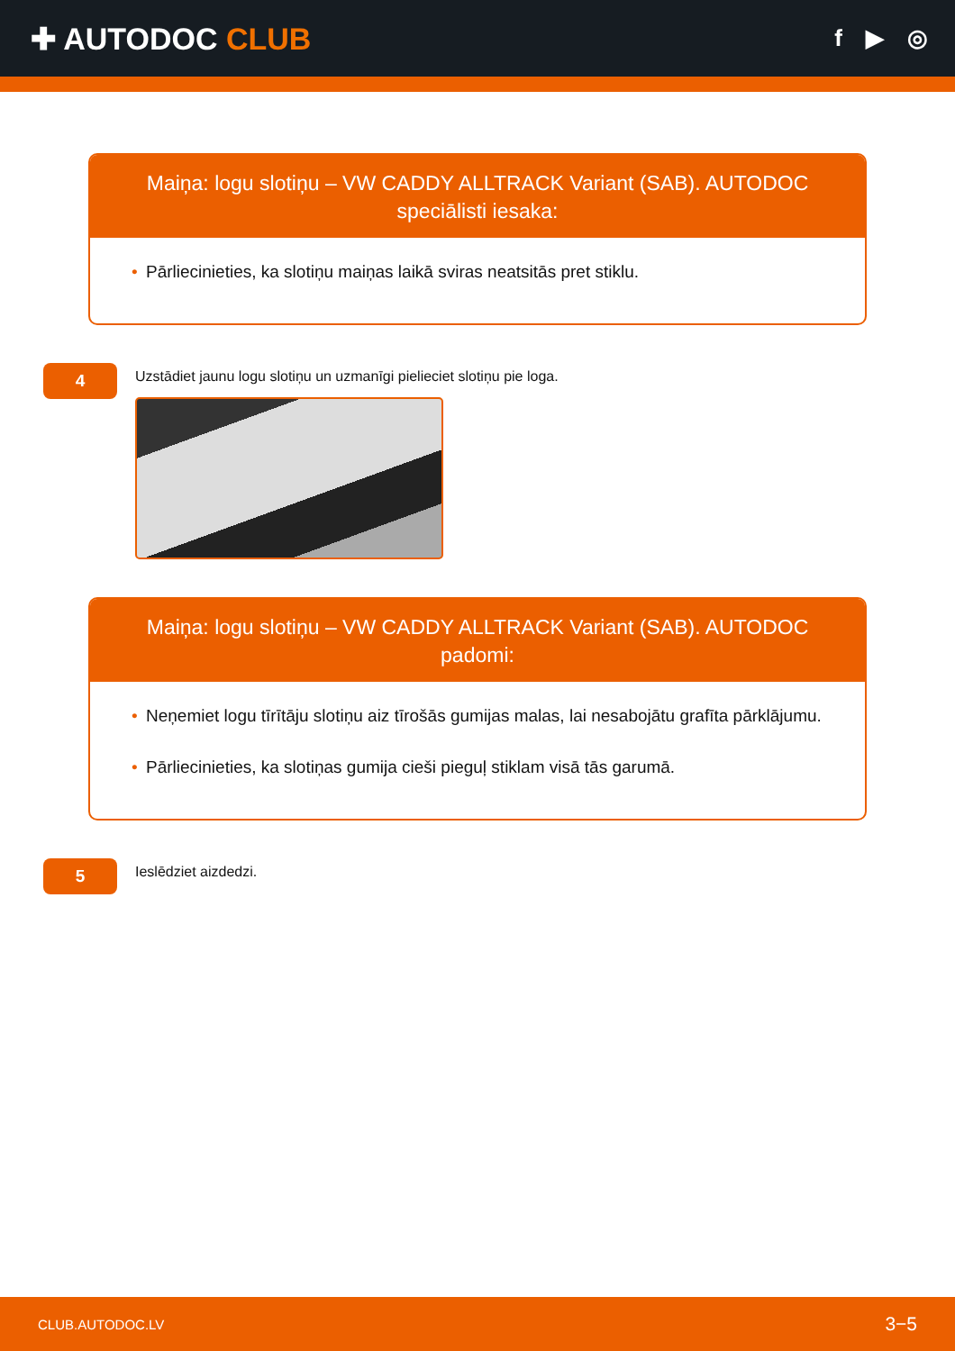✚ AUTODOC CLUB
f ▶ ◎
Maiņa: logu slotiņu – VW CADDY ALLTRACK Variant (SAB). AUTODOC speciālisti iesaka:
• Pārliecinieties, ka slotiņu maiņas laikā sviras neatsitās pret stiklu.
4
Uzstādiet jaunu logu slotiņu un uzmanīgi pielieciet slotiņu pie loga.
Maiņa: logu slotiņu – VW CADDY ALLTRACK Variant (SAB). AUTODOC padomi:
• Neņemiet logu tīrītāju slotiņu aiz tīrošās gumijas malas, lai nesabojātu grafīta pārklājumu.
• Pārliecinieties, ka slotiņas gumija cieši pieguļ stiklam visā tās garumā.
5
Ieslēdziet aizdedzi.
CLUB.AUTODOC.LV 3−5